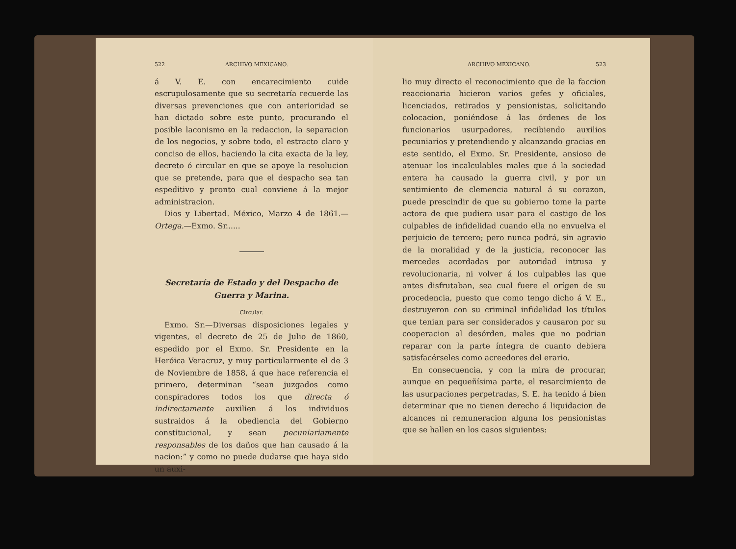522 ARCHIVO MEXICANO.
á V. E. con encarecimiento cuide escrupulosamente que su secretaría recuerde las diversas prevenciones que con anterioridad se han dictado sobre este punto, procurando el posible laconismo en la redaccion, la separacion de los negocios, y sobre todo, el estracto claro y conciso de ellos, haciendo la cita exacta de la ley, decreto ó circular en que se apoye la resolucion que se pretende, para que el despacho sea tan espeditivo y pronto cual conviene á la mejor administracion.
Dios y Libertad. México, Marzo 4 de 1861.—Ortega.—Exmo. Sr......
Secretaría de Estado y del Despacho de Guerra y Marina.
Circular.
Exmo. Sr.—Diversas disposiciones legales y vigentes, el decreto de 25 de Julio de 1860, espedido por el Exmo. Sr. Presidente en la Heróica Veracruz, y muy particularmente el de 3 de Noviembre de 1858, á que hace referencia el primero, determinan “sean juzgados como conspiradores todos los que directa ó indirectamente auxilien á los individuos sustraidos á la obediencia del Gobierno constitucional, y sean pecuniariamente responsables de los daños que han causado á la nacion:” y como no puede dudarse que haya sido un auxi-
ARCHIVO MEXICANO. 523
lio muy directo el reconocimiento que de la faccion reaccionaria hicieron varios gefes y oficiales, licenciados, retirados y pensionistas, solicitando colocacion, poniéndose á las órdenes de los funcionarios usurpadores, recibiendo auxilios pecuniarios y pretendiendo y alcanzando gracias en este sentido, el Exmo. Sr. Presidente, ansioso de atenuar los incalculables males que á la sociedad entera ha causado la guerra civil, y por un sentimiento de clemencia natural á su corazon, puede prescindir de que su gobierno tome la parte actora de que pudiera usar para el castigo de los culpables de infidelidad cuando ella no envuelva el perjuicio de tercero; pero nunca podrá, sin agravio de la moralidad y de la justicia, reconocer las mercedes acordadas por autoridad intrusa y revolucionaria, ni volver á los culpables las que antes disfrutaban, sea cual fuere el orígen de su procedencia, puesto que como tengo dicho á V. E., destruyeron con su criminal infidelidad los títulos que tenian para ser considerados y causaron por su cooperacion al desórden, males que no podrian reparar con la parte íntegra de cuanto debiera satisfacérseles como acreedores del erario.
En consecuencia, y con la mira de procurar, aunque en pequeñísima parte, el resarcimiento de las usurpaciones perpetradas, S. E. ha tenido á bien determinar que no tienen derecho á liquidacion de alcances ni remuneracion alguna los pensionistas que se hallen en los casos siguientes: